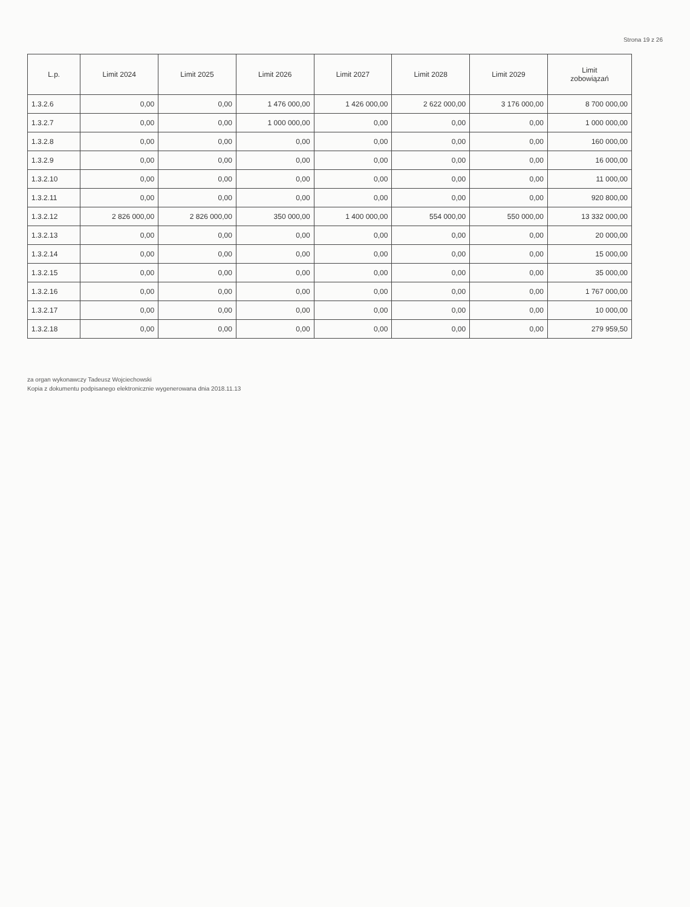Strona 19 z 26
| L.p. | Limit 2024 | Limit 2025 | Limit 2026 | Limit 2027 | Limit 2028 | Limit 2029 | Limit zobowiązań |
| --- | --- | --- | --- | --- | --- | --- | --- |
| 1.3.2.6 | 0,00 | 0,00 | 1 476 000,00 | 1 426 000,00 | 2 622 000,00 | 3 176 000,00 | 8 700 000,00 |
| 1.3.2.7 | 0,00 | 0,00 | 1 000 000,00 | 0,00 | 0,00 | 0,00 | 1 000 000,00 |
| 1.3.2.8 | 0,00 | 0,00 | 0,00 | 0,00 | 0,00 | 0,00 | 160 000,00 |
| 1.3.2.9 | 0,00 | 0,00 | 0,00 | 0,00 | 0,00 | 0,00 | 16 000,00 |
| 1.3.2.10 | 0,00 | 0,00 | 0,00 | 0,00 | 0,00 | 0,00 | 11 000,00 |
| 1.3.2.11 | 0,00 | 0,00 | 0,00 | 0,00 | 0,00 | 0,00 | 920 800,00 |
| 1.3.2.12 | 2 826 000,00 | 2 826 000,00 | 350 000,00 | 1 400 000,00 | 554 000,00 | 550 000,00 | 13 332 000,00 |
| 1.3.2.13 | 0,00 | 0,00 | 0,00 | 0,00 | 0,00 | 0,00 | 20 000,00 |
| 1.3.2.14 | 0,00 | 0,00 | 0,00 | 0,00 | 0,00 | 0,00 | 15 000,00 |
| 1.3.2.15 | 0,00 | 0,00 | 0,00 | 0,00 | 0,00 | 0,00 | 35 000,00 |
| 1.3.2.16 | 0,00 | 0,00 | 0,00 | 0,00 | 0,00 | 0,00 | 1 767 000,00 |
| 1.3.2.17 | 0,00 | 0,00 | 0,00 | 0,00 | 0,00 | 0,00 | 10 000,00 |
| 1.3.2.18 | 0,00 | 0,00 | 0,00 | 0,00 | 0,00 | 0,00 | 279 959,50 |
za organ wykonawczy Tadeusz Wojciechowski
Kopia z dokumentu podpisanego elektronicznie wygenerowana dnia 2018.11.13